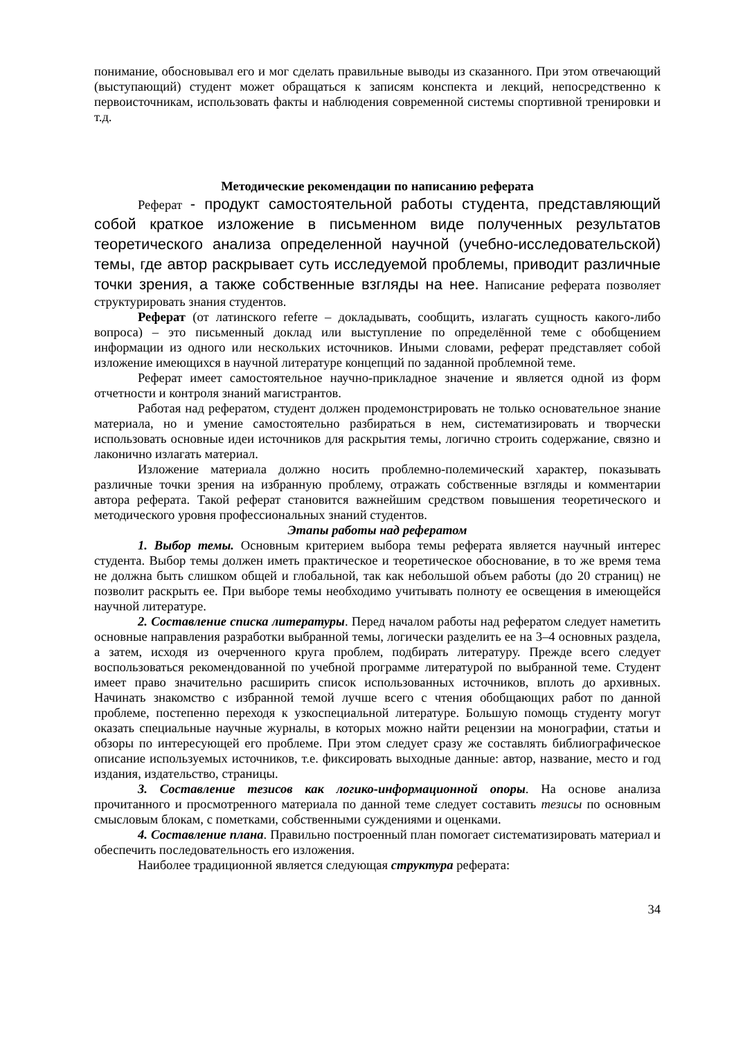понимание, обосновывал его и мог сделать правильные выводы из сказанного. При этом отвечающий (выступающий) студент может обращаться к записям конспекта и лекций, непосредственно к первоисточникам, использовать факты и наблюдения современной системы спортивной тренировки и т.д.
Методические рекомендации по написанию реферата
Реферат - продукт самостоятельной работы студента, представляющий собой краткое изложение в письменном виде полученных результатов теоретического анализа определенной научной (учебно-исследовательской) темы, где автор раскрывает суть исследуемой проблемы, приводит различные точки зрения, а также собственные взгляды на нее. Написание реферата позволяет структурировать знания студентов.
Реферат (от латинского referre – докладывать, сообщить, излагать сущность какого-либо вопроса) – это письменный доклад или выступление по определённой теме с обобщением информации из одного или нескольких источников. Иными словами, реферат представляет собой изложение имеющихся в научной литературе концепций по заданной проблемной теме.
Реферат имеет самостоятельное научно-прикладное значение и является одной из форм отчетности и контроля знаний магистрантов.
Работая над рефератом, студент должен продемонстрировать не только основательное знание материала, но и умение самостоятельно разбираться в нем, систематизировать и творчески использовать основные идеи источников для раскрытия темы, логично строить содержание, связно и лаконично излагать материал.
Изложение материала должно носить проблемно-полемический характер, показывать различные точки зрения на избранную проблему, отражать собственные взгляды и комментарии автора реферата. Такой реферат становится важнейшим средством повышения теоретического и методического уровня профессиональных знаний студентов.
Этапы работы над рефератом
1. Выбор темы. Основным критерием выбора темы реферата является научный интерес студента. Выбор темы должен иметь практическое и теоретическое обоснование, в то же время тема не должна быть слишком общей и глобальной, так как небольшой объем работы (до 20 страниц) не позволит раскрыть ее. При выборе темы необходимо учитывать полноту ее освещения в имеющейся научной литературе.
2. Составление списка литературы. Перед началом работы над рефератом следует наметить основные направления разработки выбранной темы, логически разделить ее на 3–4 основных раздела, а затем, исходя из очерченного круга проблем, подбирать литературу. Прежде всего следует воспользоваться рекомендованной по учебной программе литературой по выбранной теме. Студент имеет право значительно расширить список использованных источников, вплоть до архивных. Начинать знакомство с избранной темой лучше всего с чтения обобщающих работ по данной проблеме, постепенно переходя к узкоспециальной литературе. Большую помощь студенту могут оказать специальные научные журналы, в которых можно найти рецензии на монографии, статьи и обзоры по интересующей его проблеме. При этом следует сразу же составлять библиографическое описание используемых источников, т.е. фиксировать выходные данные: автор, название, место и год издания, издательство, страницы.
3. Составление тезисов как логико-информационной опоры. На основе анализа прочитанного и просмотренного материала по данной теме следует составить тезисы по основным смысловым блокам, с пометками, собственными суждениями и оценками.
4. Составление плана. Правильно построенный план помогает систематизировать материал и обеспечить последовательность его изложения.
Наиболее традиционной является следующая структура реферата:
34